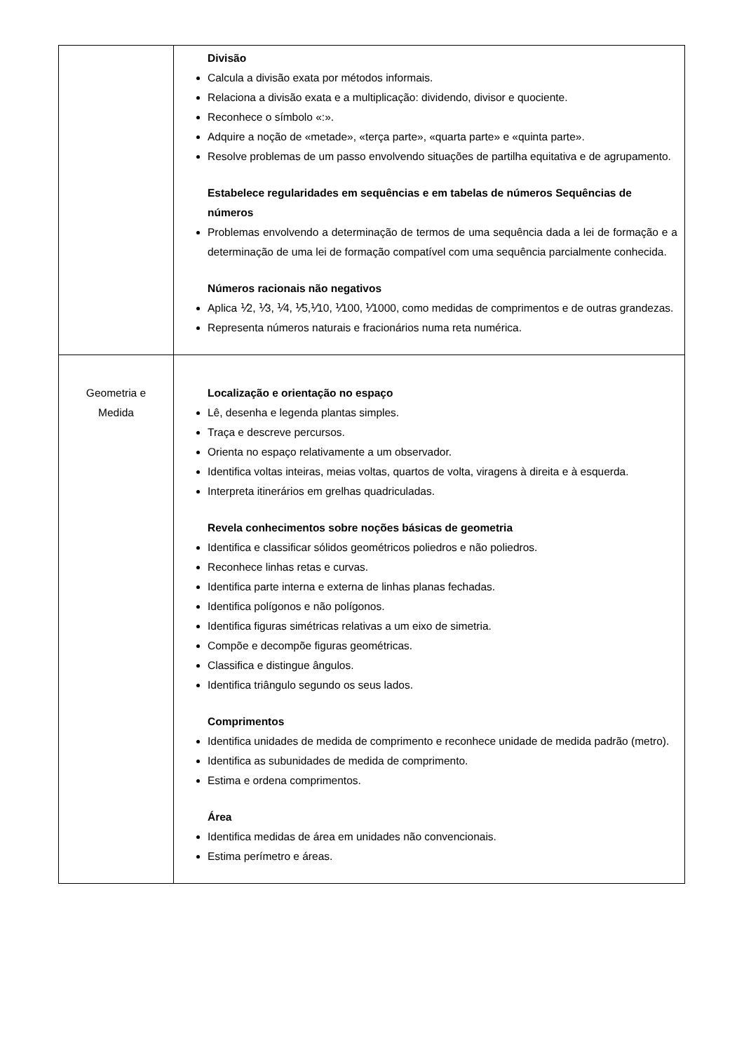| | Divisão Calcula a divisão exata por métodos informais. Relaciona a divisão exata e a multiplicação: dividendo, divisor e quociente. Reconhece o símbolo «:». Adquire a noção de «metade», «terça parte», «quarta parte» e «quinta parte». Resolve problemas de um passo envolvendo situações de partilha equitativa e de agrupamento. Estabelece regularidades em sequências e em tabelas de números Sequências de números Problemas envolvendo a determinação de termos de uma sequência dada a lei de formação e a determinação de uma lei de formação compatível com uma sequência parcialmente conhecida. Números racionais não negativos Aplica ⅟2, ⅟3, ⅟4, ⅟5,⅟10, ⅟100, ⅟1000, como medidas de comprimentos e de outras grandezas. Representa números naturais e fracionários numa reta numérica. |
| Geometria e Medida | Localização e orientação no espaço Lê, desenha e legenda plantas simples. Traça e descreve percursos. Orienta no espaço relativamente a um observador. Identifica voltas inteiras, meias voltas, quartos de volta, viragens à direita e à esquerda. Interpreta itinerários em grelhas quadriculadas. Revela conhecimentos sobre noções básicas de geometria Identifica e classificar sólidos geométricos poliedros e não poliedros. Reconhece linhas retas e curvas. Identifica parte interna e externa de linhas planas fechadas. Identifica polígonos e não polígonos. Identifica figuras simétricas relativas a um eixo de simetria. Compõe e decompõe figuras geométricas. Classifica e distingue ângulos. Identifica triângulo segundo os seus lados. Comprimentos Identifica unidades de medida de comprimento e reconhece unidade de medida padrão (metro). Identifica as subunidades de medida de comprimento. Estima e ordena comprimentos. Área Identifica medidas de área em unidades não convencionais. Estima perímetro e áreas. |